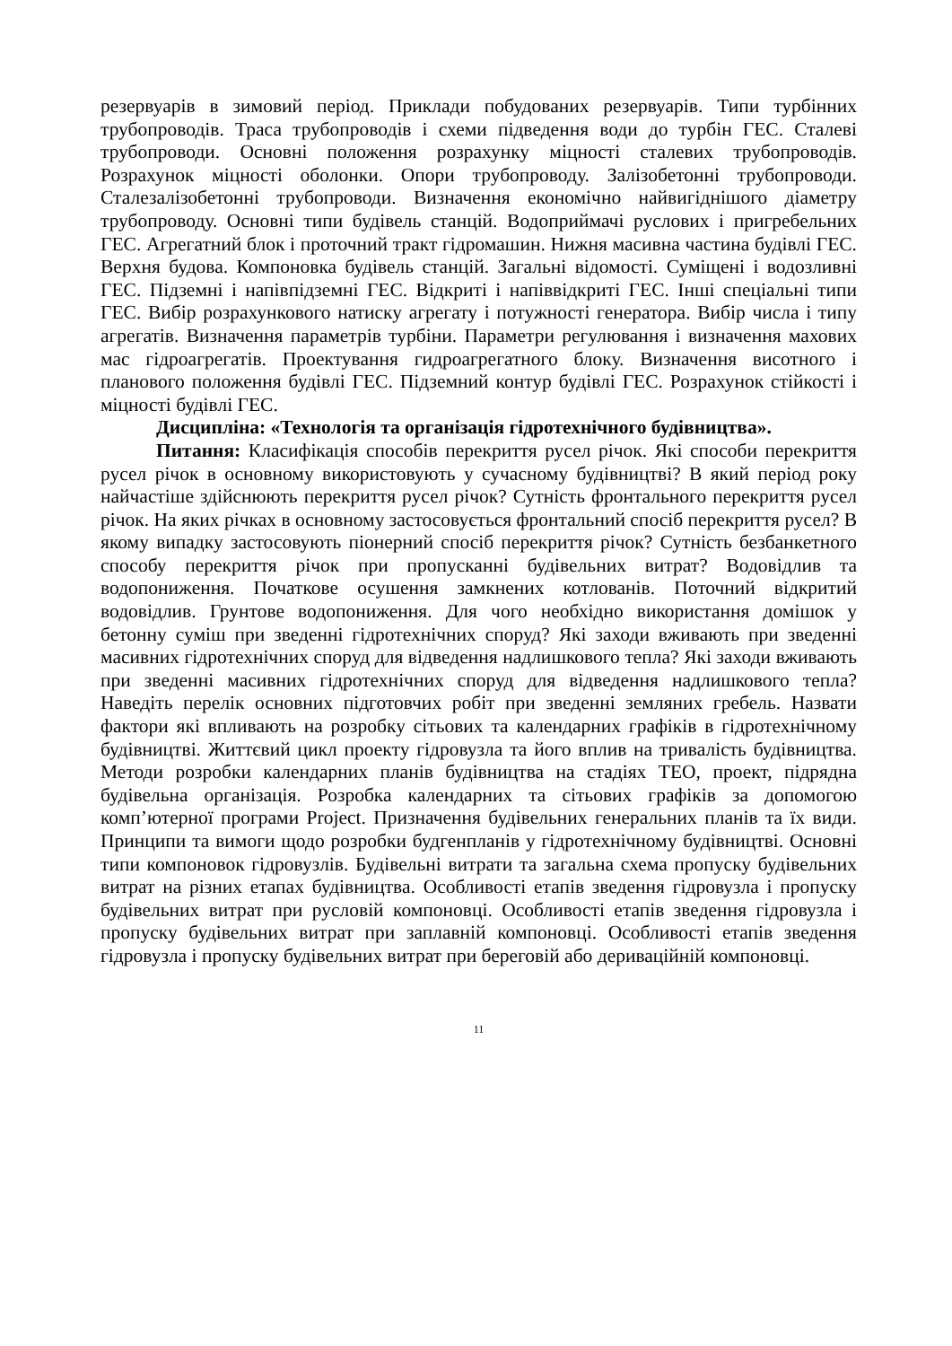резервуарів в зимовий період. Приклади побудованих резервуарів. Типи турбінних трубопроводів. Траса трубопроводів і схеми підведення води до турбін ГЕС. Сталеві трубопроводи. Основні положення розрахунку міцності сталевих трубопроводів. Розрахунок міцності оболонки. Опори трубопроводу. Залізобетонні трубопроводи. Сталезалізобетонні трубопроводи. Визначення економічно найвигіднішого діаметру трубопроводу. Основні типи будівель станцій. Водоприймачі руслових і пригребельних ГЕС. Агрегатний блок і проточний тракт гідромашин. Нижня масивна частина будівлі ГЕС. Верхня будова. Компоновка будівель станцій. Загальні відомості. Суміщені і водозливні ГЕС. Підземні і напівпідземні ГЕС. Відкриті і напіввідкриті ГЕС. Інші спеціальні типи ГЕС. Вибір розрахункового натиску агрегату і потужності генератора. Вибір числа і типу агрегатів. Визначення параметрів турбіни. Параметри регулювання і визначення махових мас гідроагрегатів. Проектування гидроагрегатного блоку. Визначення висотного і планового положення будівлі ГЕС. Підземний контур будівлі ГЕС. Розрахунок стійкості і міцності будівлі ГЕС.
Дисципліна: «Технологія та організація гідротехнічного будівництва».
Питання: Класифікація способів перекриття русел річок. Які способи перекриття русел річок в основному використовують у сучасному будівництві? В який період року найчастіше здійснюють перекриття русел річок? Сутність фронтального перекриття русел річок. На яких річках в основному застосовується фронтальний спосіб перекриття русел? В якому випадку застосовують піонерний спосіб перекриття річок? Сутність безбанкетного способу перекриття річок при пропусканні будівельних витрат? Водовідлив та водопониження. Початкове осушення замкнених котлованів. Поточний відкритий водовідлив. Грунтове водопониження. Для чого необхідно використання домішок у бетонну суміш при зведенні гідротехнічних споруд? Які заходи вживають при зведенні масивних гідротехнічних споруд для відведення надлишкового тепла? Які заходи вживають при зведенні масивних гідротехнічних споруд для відведення надлишкового тепла? Наведіть перелік основних підготовчих робіт при зведенні земляних гребель. Назвати фактори які впливають на розробку сітьових та календарних графіків в гідротехнічному будівництві. Життєвий цикл проекту гідровузла та його вплив на тривалість будівництва. Методи розробки календарних планів будівництва на стадіях ТЕО, проект, підрядна будівельна організація. Розробка календарних та сітьових графіків за допомогою комп’ютерної програми Project. Призначення будівельних генеральних планів та їх види. Принципи та вимоги щодо розробки будгенпланів у гідротехнічному будівництві. Основні типи компоновок гідровузлів. Будівельні витрати та загальна схема пропуску будівельних витрат на різних етапах будівництва. Особливості етапів зведення гідровузла і пропуску будівельних витрат при русловій компоновці. Особливості етапів зведення гідровузла і пропуску будівельних витрат при заплавній компоновці. Особливості етапів зведення гідровузла і пропуску будівельних витрат при береговій або дериваційній компоновці.
11